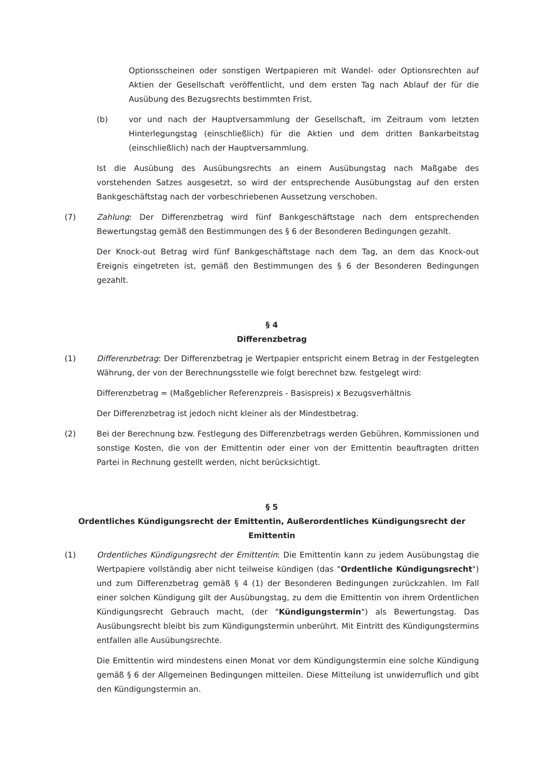Optionsscheinen oder sonstigen Wertpapieren mit Wandel- oder Optionsrechten auf Aktien der Gesellschaft veröffentlicht, und dem ersten Tag nach Ablauf der für die Ausübung des Bezugsrechts bestimmten Frist,
(b) vor und nach der Hauptversammlung der Gesellschaft, im Zeitraum vom letzten Hinterlegungstag (einschließlich) für die Aktien und dem dritten Bankarbeitstag (einschließlich) nach der Hauptversammlung.
Ist die Ausübung des Ausübungsrechts an einem Ausübungstag nach Maßgabe des vorstehenden Satzes ausgesetzt, so wird der entsprechende Ausübungstag auf den ersten Bankgeschäftstag nach der vorbeschriebenen Aussetzung verschoben.
(7) Zahlung: Der Differenzbetrag wird fünf Bankgeschäftstage nach dem entsprechenden Bewertungstag gemäß den Bestimmungen des § 6 der Besonderen Bedingungen gezahlt.
Der Knock-out Betrag wird fünf Bankgeschäftstage nach dem Tag, an dem das Knock-out Ereignis eingetreten ist, gemäß den Bestimmungen des § 6 der Besonderen Bedingungen gezahlt.
§ 4
Differenzbetrag
(1) Differenzbetrag: Der Differenzbetrag je Wertpapier entspricht einem Betrag in der Festgelegten Währung, der von der Berechnungsstelle wie folgt berechnet bzw. festgelegt wird:
Differenzbetrag = (Maßgeblicher Referenzpreis - Basispreis) x Bezugsverhältnis
Der Differenzbetrag ist jedoch nicht kleiner als der Mindestbetrag.
(2) Bei der Berechnung bzw. Festlegung des Differenzbetrags werden Gebühren, Kommissionen und sonstige Kosten, die von der Emittentin oder einer von der Emittentin beauftragten dritten Partei in Rechnung gestellt werden, nicht berücksichtigt.
§ 5
Ordentliches Kündigungsrecht der Emittentin, Außerordentliches Kündigungsrecht der Emittentin
(1) Ordentliches Kündigungsrecht der Emittentin: Die Emittentin kann zu jedem Ausübungstag die Wertpapiere vollständig aber nicht teilweise kündigen (das "Ordentliche Kündigungsrecht") und zum Differenzbetrag gemäß § 4 (1) der Besonderen Bedingungen zurückzahlen. Im Fall einer solchen Kündigung gilt der Ausübungstag, zu dem die Emittentin von ihrem Ordentlichen Kündigungsrecht Gebrauch macht, (der "Kündigungstermin") als Bewertungstag. Das Ausübungsrecht bleibt bis zum Kündigungstermin unberührt. Mit Eintritt des Kündigungstermins entfallen alle Ausübungsrechte.
Die Emittentin wird mindestens einen Monat vor dem Kündigungstermin eine solche Kündigung gemäß § 6 der Allgemeinen Bedingungen mitteilen. Diese Mitteilung ist unwiderruflich und gibt den Kündigungstermin an.